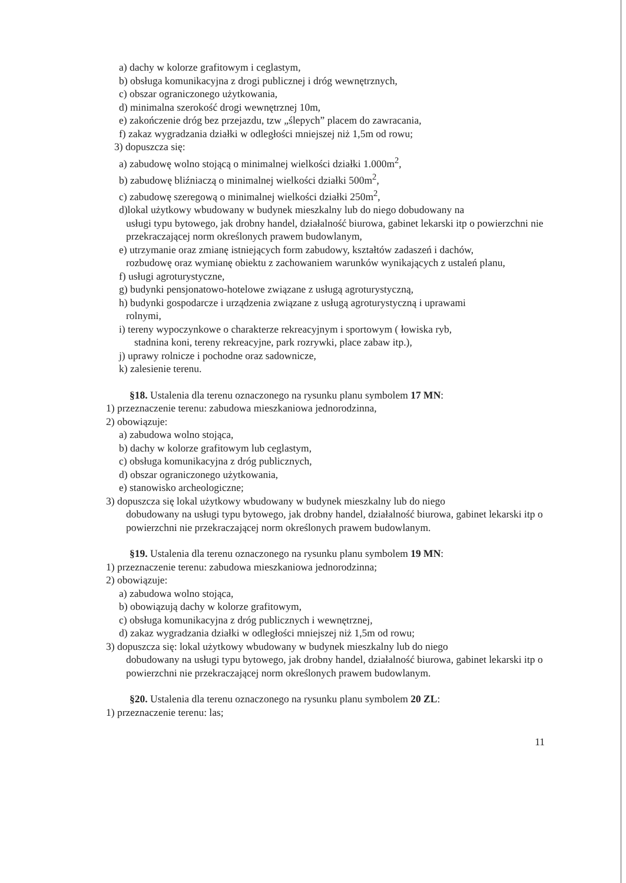a) dachy w kolorze grafitowym i ceglastym,
b) obsługa komunikacyjna z drogi publicznej i dróg wewnętrznych,
c) obszar ograniczonego użytkowania,
d) minimalna szerokość drogi wewnętrznej 10m,
e) zakończenie dróg bez przejazdu, tzw „ślepych” placem do zawracania,
f) zakaz wygradzania działki w odległości mniejszej niż 1,5m od rowu;
3) dopuszcza się:
a) zabudowę wolno stojącą o minimalnej wielkości działki 1.000m<sup>2</sup>,
b) zabudowę bliźniaczą o minimalnej wielkości działki 500m<sup>2</sup>,
c) zabudowę szeregową o minimalnej wielkości działki 250m<sup>2</sup>,
d)lokal użytkowy wbudowany w budynek mieszkalny lub do niego dobudowany na
usługi typu bytowego, jak drobny handel, działalność biurowa, gabinet lekarski itp o powierzchni nie przekraczającej norm określonych prawem budowlanym,
e) utrzymanie oraz zmianę istniejących form zabudowy, kształtów zadaszeń i dachów,
rozbudowę oraz wymianę obiektu z zachowaniem warunków wynikających z ustaleń planu,
f) usługi agroturystyczne,
g) budynki pensjonatowo-hotelowe związane z usługą agroturystyczną,
h) budynki gospodarcze i urządzenia związane z usługą agroturystyczną i uprawami
rolnymi,
i) tereny wypoczynkowe o charakterze rekreacyjnym i sportowym ( łowiska ryb,
stadnina koni, tereny rekreacyjne, park rozrywki, place zabaw itp.),
j) uprawy rolnicze i pochodne oraz sadownicze,
k) zalesienie terenu.
§18. Ustalenia dla terenu oznaczonego na rysunku planu symbolem 17 MN:
1) przeznaczenie terenu: zabudowa mieszkaniowa jednorodzinna,
2) obowiązuje:
a) zabudowa wolno stojąca,
b) dachy w kolorze grafitowym lub ceglastym,
c) obsługa komunikacyjna z dróg publicznych,
d) obszar ograniczonego użytkowania,
e) stanowisko archeologiczne;
3) dopuszcza się lokal użytkowy wbudowany w budynek mieszkalny lub do niego
dobudowany na usługi typu bytowego, jak drobny handel, działalność biurowa, gabinet lekarski itp o powierzchni nie przekraczającej norm określonych prawem budowlanym.
§19. Ustalenia dla terenu oznaczonego na rysunku planu symbolem 19 MN:
1) przeznaczenie terenu: zabudowa mieszkaniowa jednorodzinna;
2) obowiązuje:
a) zabudowa wolno stojąca,
b) obowiązują dachy w kolorze grafitowym,
c) obsługa komunikacyjna z dróg publicznych i wewnętrznej,
d) zakaz wygradzania działki w odległości mniejszej niż 1,5m od rowu;
3) dopuszcza się: lokal użytkowy wbudowany w budynek mieszkalny lub do niego
dobudowany na usługi typu bytowego, jak drobny handel, działalność biurowa, gabinet lekarski itp o powierzchni nie przekraczającej norm określonych prawem budowlanym.
§20. Ustalenia dla terenu oznaczonego na rysunku planu symbolem 20 ZL:
1) przeznaczenie terenu: las;
11